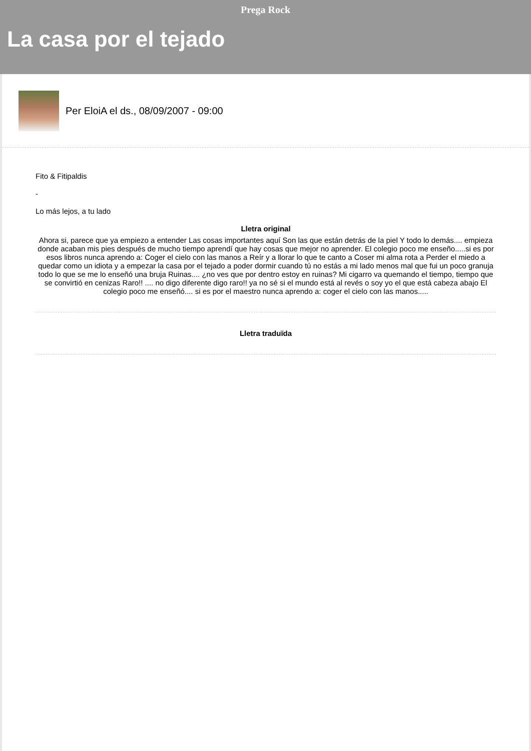Prega Rock
La casa por el tejado
Per EloiA el ds., 08/09/2007 - 09:00
Fito & Fitipaldis
-
Lo más lejos, a tu lado
Lletra original
Ahora si, parece que ya empiezo a entender Las cosas importantes aquí Son las que están detrás de la piel Y todo lo demás.... empieza donde acaban mis pies después de mucho tiempo aprendí que hay cosas que mejor no aprender. El colegio poco me enseño.....si es por esos libros nunca aprendo a: Coger el cielo con las manos a Reír y a llorar lo que te canto a Coser mi alma rota a Perder el miedo a quedar como un idiota y a empezar la casa por el tejado a poder dormir cuando tú no estás a mi lado menos mal que fui un poco granuja todo lo que se me lo enseñó una bruja Ruinas.... ¿no ves que por dentro estoy en ruinas? Mi cigarro va quemando el tiempo, tiempo que se convirtió en cenizas Raro!! .... no digo diferente digo raro!! ya no sé si el mundo está al revés o soy yo el que está cabeza abajo El colegio poco me enseñó.... si es por el maestro nunca aprendo a: coger el cielo con las manos.....
Lletra traduïda